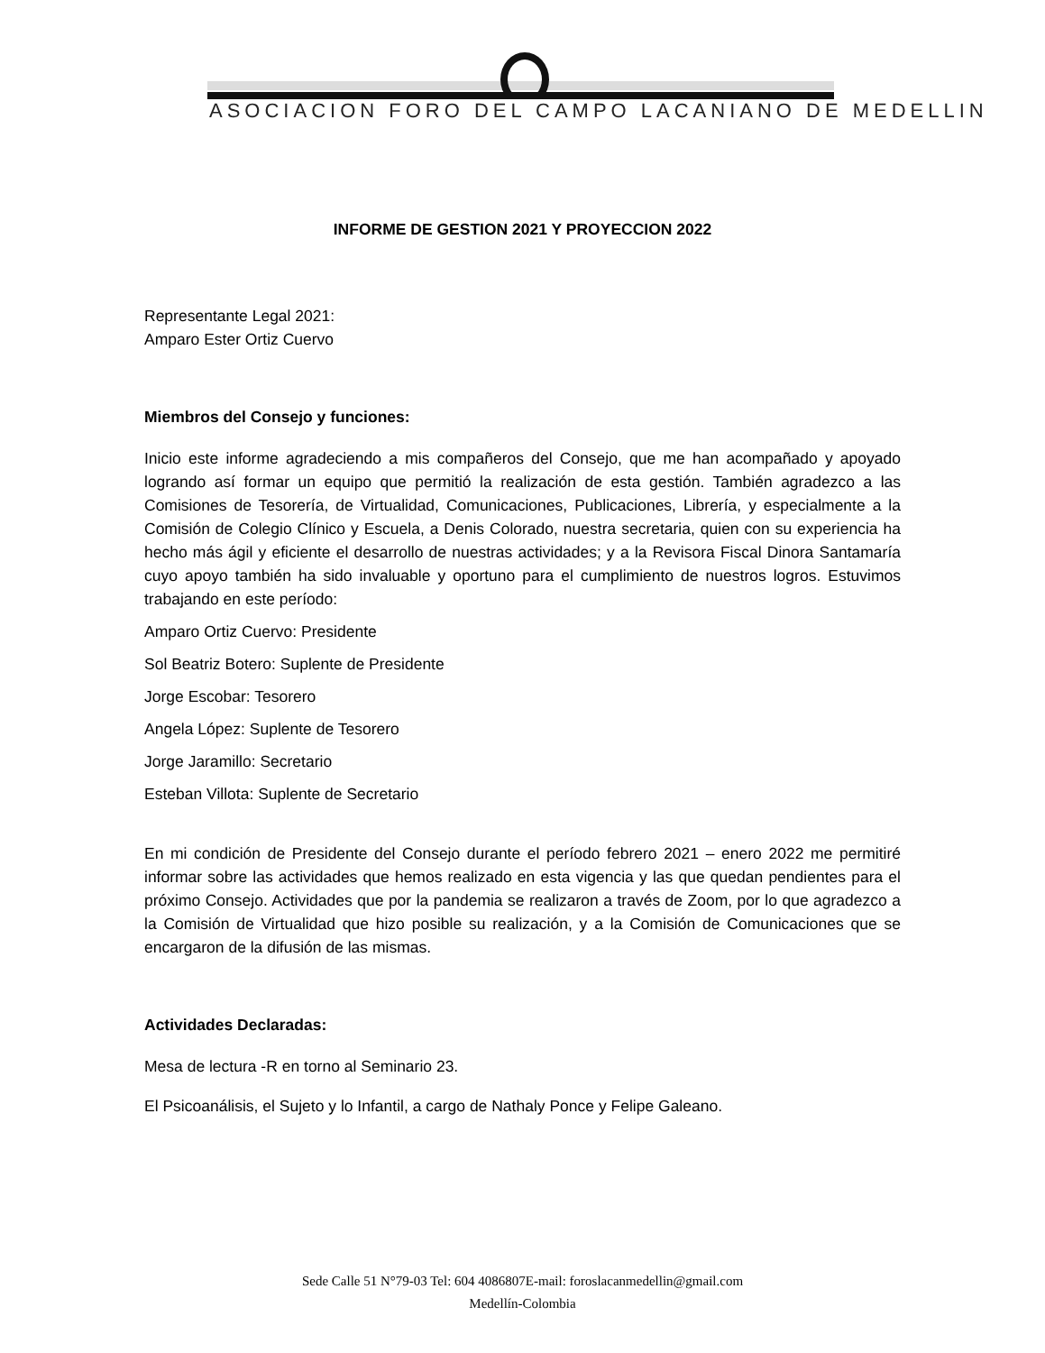ASOCIACION FORO DEL CAMPO LACANIANO DE MEDELLIN
INFORME DE GESTION 2021 Y PROYECCION 2022
Representante Legal 2021:
Amparo Ester Ortiz Cuervo
Miembros del Consejo y funciones:
Inicio este informe agradeciendo a mis compañeros del Consejo, que me han acompañado y apoyado logrando así formar un equipo que permitió la realización de esta gestión. También agradezco a las Comisiones de Tesorería, de Virtualidad, Comunicaciones, Publicaciones, Librería, y especialmente a la Comisión de Colegio Clínico y Escuela, a Denis Colorado, nuestra secretaria, quien con su experiencia ha hecho más ágil y eficiente el desarrollo de nuestras actividades; y a la Revisora Fiscal Dinora Santamaría cuyo apoyo también ha sido invaluable y oportuno para el cumplimiento de nuestros logros. Estuvimos trabajando en este período:
Amparo Ortiz Cuervo: Presidente
Sol Beatriz Botero: Suplente de Presidente
Jorge Escobar: Tesorero
Angela López: Suplente de Tesorero
Jorge Jaramillo: Secretario
Esteban Villota: Suplente de Secretario
En mi condición de Presidente del Consejo durante el período febrero 2021 – enero 2022 me permitiré informar sobre las actividades que hemos realizado en esta vigencia y las que quedan pendientes para el próximo Consejo. Actividades que por la pandemia se realizaron a través de Zoom, por lo que agradezco a la Comisión de Virtualidad que hizo posible su realización, y a la Comisión de Comunicaciones que se encargaron de la difusión de las mismas.
Actividades Declaradas:
Mesa de lectura -R en torno al Seminario 23.
El Psicoanálisis, el Sujeto y lo Infantil, a cargo de Nathaly Ponce y Felipe Galeano.
Sede Calle 51 N°79-03 Tel: 604 4086807E-mail: foroslacanmedellin@gmail.com
Medellín-Colombia